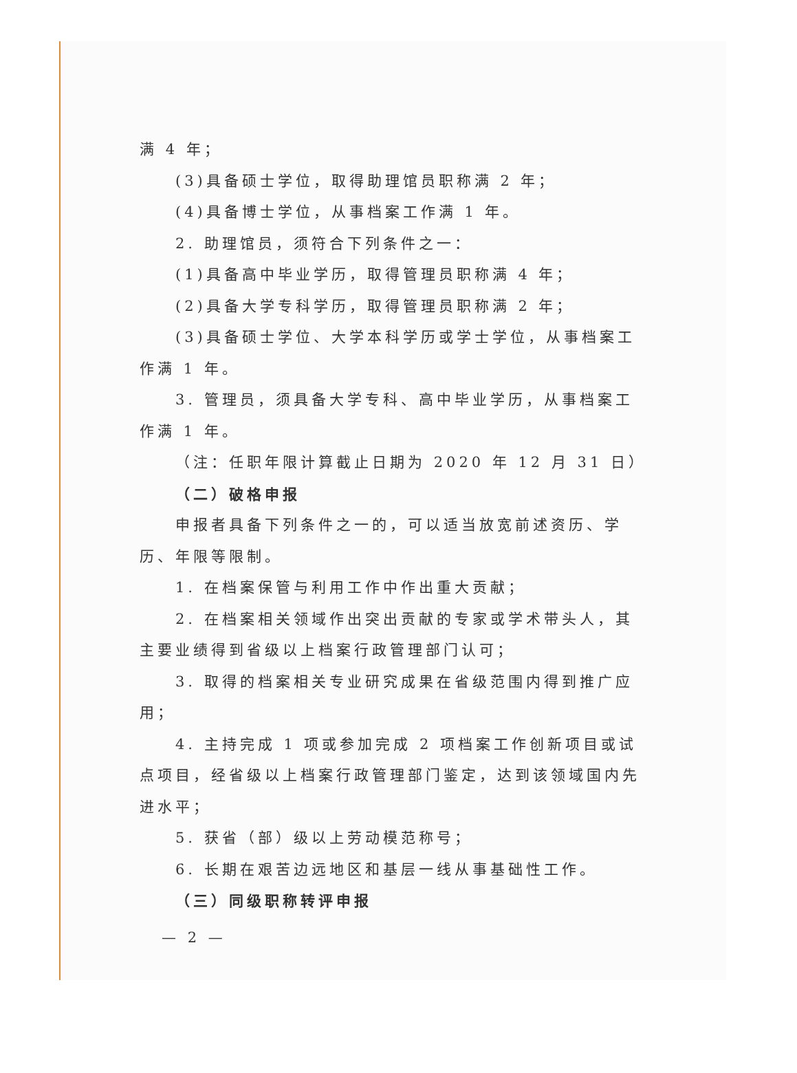满 4 年；
(3)具备硕士学位，取得助理馆员职称满 2 年；
(4)具备博士学位，从事档案工作满 1 年。
2. 助理馆员，须符合下列条件之一：
(1)具备高中毕业学历，取得管理员职称满 4 年；
(2)具备大学专科学历，取得管理员职称满 2 年；
(3)具备硕士学位、大学本科学历或学士学位，从事档案工作满 1 年。
3. 管理员，须具备大学专科、高中毕业学历，从事档案工作满 1 年。
（注：任职年限计算截止日期为 2020 年 12 月 31 日）
（二）破格申报
申报者具备下列条件之一的，可以适当放宽前述资历、学历、年限等限制。
1. 在档案保管与利用工作中作出重大贡献；
2. 在档案相关领域作出突出贡献的专家或学术带头人，其主要业绩得到省级以上档案行政管理部门认可；
3. 取得的档案相关专业研究成果在省级范围内得到推广应用；
4. 主持完成 1 项或参加完成 2 项档案工作创新项目或试点项目，经省级以上档案行政管理部门鉴定，达到该领域国内先进水平；
5. 获省（部）级以上劳动模范称号；
6. 长期在艰苦边远地区和基层一线从事基础性工作。
（三）同级职称转评申报
— 2 —